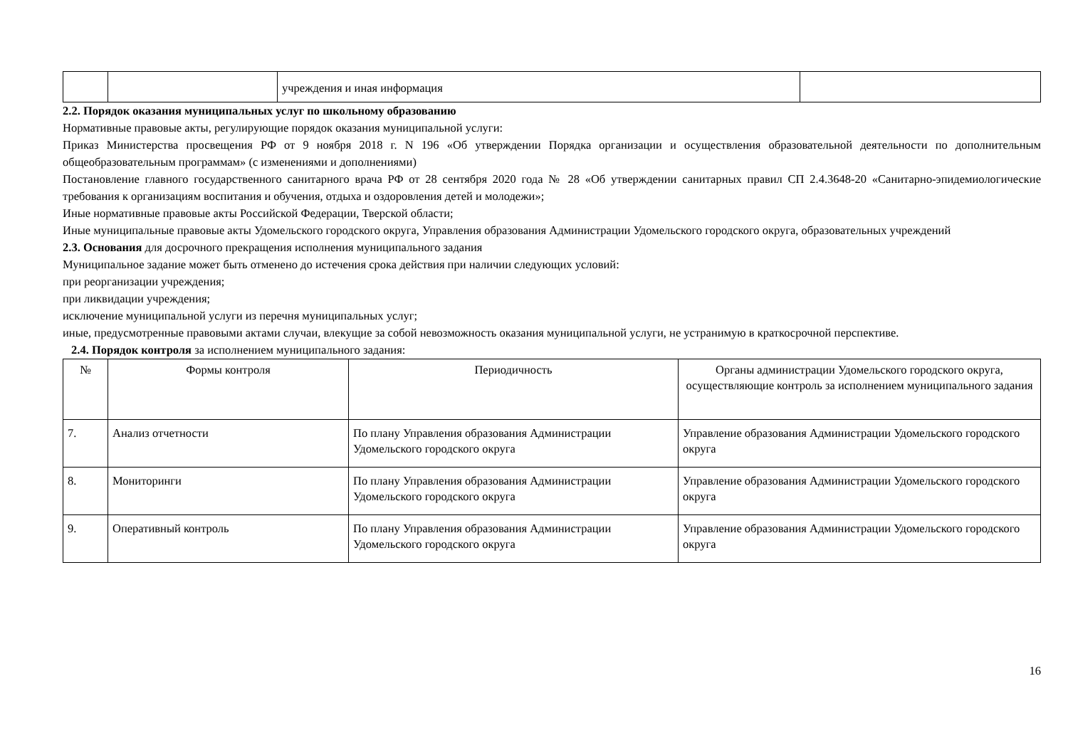| | | учреждения и иная информация | |
2.2. Порядок оказания муниципальных услуг по школьному образованию
Нормативные правовые акты, регулирующие порядок оказания муниципальной услуги:
Приказ Министерства просвещения РФ от 9 ноября 2018 г. N 196 «Об утверждении Порядка организации и осуществления образовательной деятельности по дополнительным общеобразовательным программам» (с изменениями и дополнениями)
Постановление главного государственного санитарного врача РФ от 28 сентября 2020 года № 28 «Об утверждении санитарных правил СП 2.4.3648-20 «Санитарно-эпидемиологические требования к организациям воспитания и обучения, отдыха и оздоровления детей и молодежи»;
Иные нормативные правовые акты Российской Федерации, Тверской области;
Иные муниципальные правовые акты Удомельского городского округа, Управления образования Администрации Удомельского городского округа, образовательных учреждений
2.3. Основания для досрочного прекращения исполнения муниципального задания
Муниципальное задание может быть отменено до истечения срока действия при наличии следующих условий:
при реорганизации учреждения;
при ликвидации учреждения;
исключение муниципальной услуги из перечня муниципальных услуг;
иные, предусмотренные правовыми актами случаи, влекущие за собой невозможность оказания муниципальной услуги, не устранимую в краткосрочной перспективе.
2.4. Порядок контроля за исполнением муниципального задания:
| № | Формы контроля | Периодичность | Органы администрации Удомельского городского округа, осуществляющие контроль за исполнением муниципального задания |
| --- | --- | --- | --- |
| 7. | Анализ отчетности | По плану Управления образования Администрации Удомельского городского округа | Управление образования Администрации Удомельского городского округа |
| 8. | Мониторинги | По плану Управления образования Администрации Удомельского городского округа | Управление образования Администрации Удомельского городского округа |
| 9. | Оперативный контроль | По плану Управления образования Администрации Удомельского городского округа | Управление образования Администрации Удомельского городского округа |
16